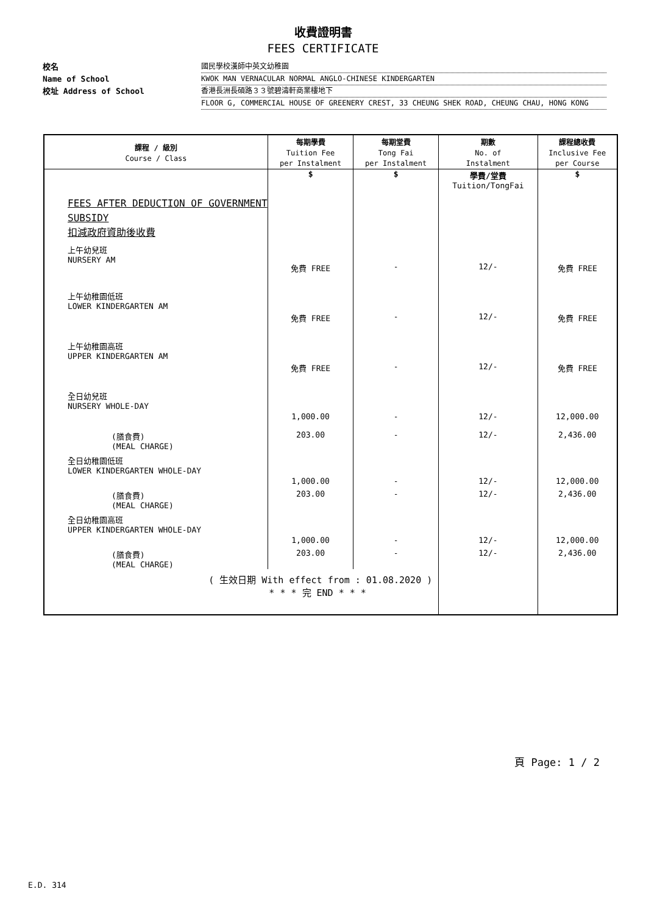收費證明書
FEES CERTIFICATE
校名 國民學校漢師中英文幼稚園
Name of School KWOK MAN VERNACULAR NORMAL ANGLO-CHINESE KINDERGARTEN
校址 Address of School 香港長洲長碩路３３號碧濤軒商業樓地下
FLOOR G, COMMERCIAL HOUSE OF GREENERY CREST, 33 CHEUNG SHEK ROAD, CHEUNG CHAU, HONG KONG
| 課程 / 級別 Course / Class | 每期學費 Tuition Fee per Instalment | 每期堂費 Tong Fai per Instalment | 期數 No. of Instalment | 課程總收費 Inclusive Fee per Course |
| --- | --- | --- | --- | --- |
| | $ | $ | 學費/堂費 Tuition/TongFai | $ |
| FEES AFTER DEDUCTION OF GOVERNMENT SUBSIDY 扣減政府資助後收費 | | | | |
| 上午幼兒班 NURSERY AM | 免費 FREE | - | 12/- | 免費 FREE |
| 上午幼稚園低班 LOWER KINDERGARTEN AM | 免費 FREE | - | 12/- | 免費 FREE |
| 上午幼稚園高班 UPPER KINDERGARTEN AM | 免費 FREE | - | 12/- | 免費 FREE |
| 全日幼兒班 NURSERY WHOLE-DAY | 1,000.00 | - | 12/- | 12,000.00 |
| (膳食費) (MEAL CHARGE) | 203.00 | - | 12/- | 2,436.00 |
| 全日幼稚園低班 LOWER KINDERGARTEN WHOLE-DAY | 1,000.00 | - | 12/- | 12,000.00 |
| (膳食費) (MEAL CHARGE) | 203.00 | - | 12/- | 2,436.00 |
| 全日幼稚園高班 UPPER KINDERGARTEN WHOLE-DAY | 1,000.00 | - | 12/- | 12,000.00 |
| (膳食費) (MEAL CHARGE) | 203.00 | - | 12/- | 2,436.00 |
| ( 生效日期 With effect from : 01.08.2020 ) * * * 完 END * * * | | | | |
頁 Page: 1 / 2
E.D. 314